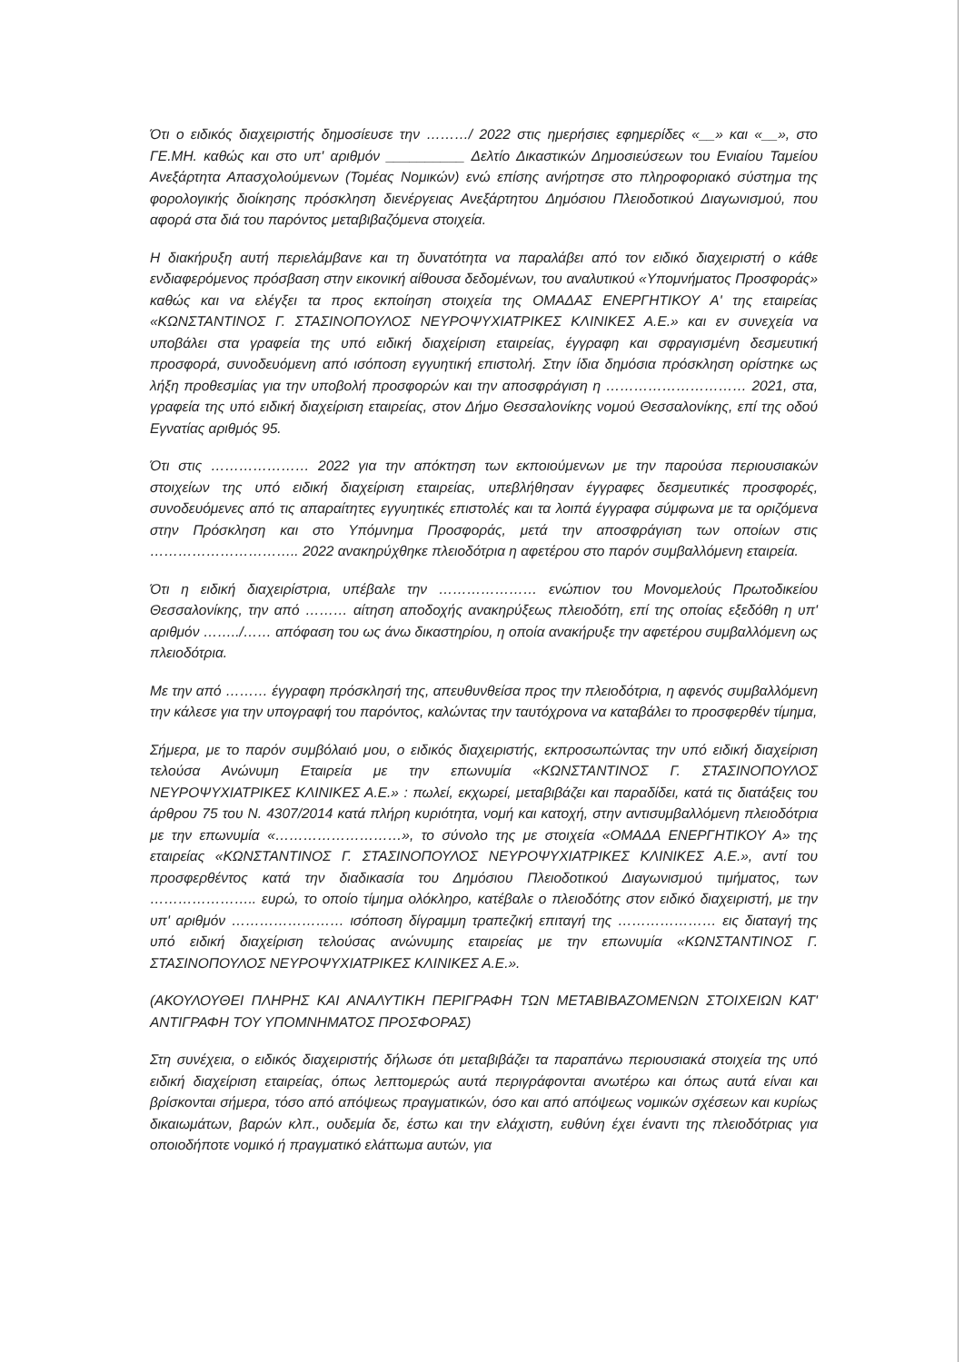Ότι ο ειδικός διαχειριστής δημοσίευσε την ………/ 2022 στις ημερήσιες εφημερίδες «__» και «__», στο ΓΕ.ΜΗ. καθώς και στο υπ' αριθμόν __________ Δελτίο Δικαστικών Δημοσιεύσεων του Ενιαίου Ταμείου Ανεξάρτητα Απασχολούμενων (Τομέας Νομικών) ενώ επίσης ανήρτησε στο πληροφοριακό σύστημα της φορολογικής διοίκησης πρόσκληση διενέργειας Ανεξάρτητου Δημόσιου Πλειοδοτικού Διαγωνισμού, που αφορά στα διά του παρόντος μεταβιβαζόμενα στοιχεία.
Η διακήρυξη αυτή περιελάμβανε και τη δυνατότητα να παραλάβει από τον ειδικό διαχειριστή ο κάθε ενδιαφερόμενος πρόσβαση στην εικονική αίθουσα δεδομένων, του αναλυτικού «Υπομνήματος Προσφοράς» καθώς και να ελέγξει τα προς εκποίηση στοιχεία της ΟΜΑΔΑΣ ΕΝΕΡΓΗΤΙΚΟΥ Α' της εταιρείας «ΚΩΝΣΤΑΝΤΙΝΟΣ Γ. ΣΤΑΣΙΝΟΠΟΥΛΟΣ ΝΕΥΡΟΨΥΧΙΑΤΡΙΚΕΣ ΚΛΙΝΙΚΕΣ Α.Ε.» και εν συνεχεία να υποβάλει στα γραφεία της υπό ειδική διαχείριση εταιρείας, έγγραφη και σφραγισμένη δεσμευτική προσφορά, συνοδευόμενη από ισόποση εγγυητική επιστολή. Στην ίδια δημόσια πρόσκληση ορίστηκε ως λήξη προθεσμίας για την υποβολή προσφορών και την αποσφράγιση η ………………………… 2021, στα, γραφεία της υπό ειδική διαχείριση εταιρείας, στον Δήμο Θεσσαλονίκης νομού Θεσσαλονίκης, επί της οδού Εγνατίας αριθμός 95.
Ότι στις ………………… 2022 για την απόκτηση των εκποιούμενων με την παρούσα περιουσιακών στοιχείων της υπό ειδική διαχείριση εταιρείας, υπεβλήθησαν έγγραφες δεσμευτικές προσφορές, συνοδευόμενες από τις απαραίτητες εγγυητικές επιστολές και τα λοιπά έγγραφα σύμφωνα με τα οριζόμενα στην Πρόσκληση και στο Υπόμνημα Προσφοράς, μετά την αποσφράγιση των οποίων στις ………………………….. 2022 ανακηρύχθηκε πλειοδότρια η αφετέρου στο παρόν συμβαλλόμενη εταιρεία.
Ότι η ειδική διαχειρίστρια, υπέβαλε την ………………… ενώπιον του Μονομελούς Πρωτοδικείου Θεσσαλονίκης, την από ……… αίτηση αποδοχής ανακηρύξεως πλειοδότη, επί της οποίας εξεδόθη η υπ' αριθμόν ……../…… απόφαση του ως άνω δικαστηρίου, η οποία ανακήρυξε την αφετέρου συμβαλλόμενη ως πλειοδότρια.
Με την από ……… έγγραφη πρόσκλησή της, απευθυνθείσα προς την πλειοδότρια, η αφενός συμβαλλόμενη την κάλεσε για την υπογραφή του παρόντος, καλώντας την ταυτόχρονα να καταβάλει το προσφερθέν τίμημα,
Σήμερα, με το παρόν συμβόλαιό μου, ο ειδικός διαχειριστής, εκπροσωπώντας την υπό ειδική διαχείριση τελούσα Ανώνυμη Εταιρεία με την επωνυμία «ΚΩΝΣΤΑΝΤΙΝΟΣ Γ. ΣΤΑΣΙΝΟΠΟΥΛΟΣ ΝΕΥΡΟΨΥΧΙΑΤΡΙΚΕΣ ΚΛΙΝΙΚΕΣ Α.Ε.» : πωλεί, εκχωρεί, μεταβιβάζει και παραδίδει, κατά τις διατάξεις του άρθρου 75 του Ν. 4307/2014 κατά πλήρη κυριότητα, νομή και κατοχή, στην αντισυμβαλλόμενη πλειοδότρια με την επωνυμία «………………………», το σύνολο της με στοιχεία «ΟΜΑΔΑ ΕΝΕΡΓΗΤΙΚΟΥ Α» της εταιρείας «ΚΩΝΣΤΑΝΤΙΝΟΣ Γ. ΣΤΑΣΙΝΟΠΟΥΛΟΣ ΝΕΥΡΟΨΥΧΙΑΤΡΙΚΕΣ ΚΛΙΝΙΚΕΣ Α.Ε.», αντί του προσφερθέντος κατά την διαδικασία του Δημόσιου Πλειοδοτικού Διαγωνισμού τιμήματος, των ………………….. ευρώ, το οποίο τίμημα ολόκληρο, κατέβαλε ο πλειοδότης στον ειδικό διαχειριστή, με την υπ' αριθμόν …………………… ισόποση δίγραμμη τραπεζική επιταγή της ………………… εις διαταγή της υπό ειδική διαχείριση τελούσας ανώνυμης εταιρείας με την επωνυμία «ΚΩΝΣΤΑΝΤΙΝΟΣ Γ. ΣΤΑΣΙΝΟΠΟΥΛΟΣ ΝΕΥΡΟΨΥΧΙΑΤΡΙΚΕΣ ΚΛΙΝΙΚΕΣ Α.Ε.».
(ΑΚΟΥΛΟΥΘΕΙ ΠΛΗΡΗΣ ΚΑΙ ΑΝΑΛΥΤΙΚΗ ΠΕΡΙΓΡΑΦΗ ΤΩΝ ΜΕΤΑΒΙΒΑΖΟΜΕΝΩΝ ΣΤΟΙΧΕΙΩΝ ΚΑΤ' ΑΝΤΙΓΡΑΦΗ ΤΟΥ ΥΠΟΜΝΗΜΑΤΟΣ ΠΡΟΣΦΟΡΑΣ)
Στη συνέχεια, ο ειδικός διαχειριστής δήλωσε ότι μεταβιβάζει τα παραπάνω περιουσιακά στοιχεία της υπό ειδική διαχείριση εταιρείας, όπως λεπτομερώς αυτά περιγράφονται ανωτέρω και όπως αυτά είναι και βρίσκονται σήμερα, τόσο από απόψεως πραγματικών, όσο και από απόψεως νομικών σχέσεων και κυρίως δικαιωμάτων, βαρών κλπ., ουδεμία δε, έστω και την ελάχιστη, ευθύνη έχει έναντι της πλειοδότριας για οποιοδήποτε νομικό ή πραγματικό ελάττωμα αυτών, για